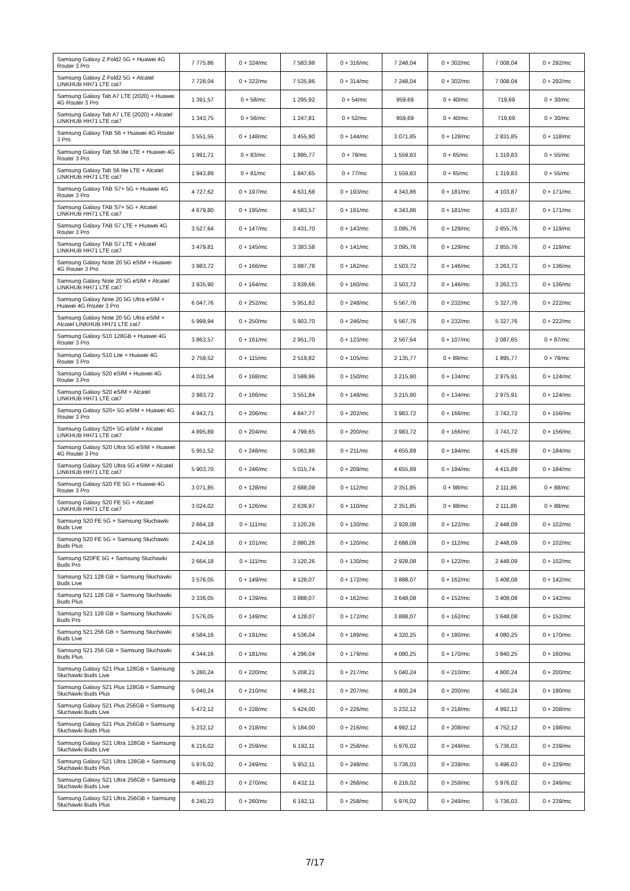| Samsung Galaxy Z Fold2 5G + Huawei 4G Router 3 Pro | 7 775,86 | 0 + 324/mc | 7 583,98 | 0 + 316/mc | 7 248,04 | 0 + 302/mc | 7 008,04 | 0 + 292/mc |
| Samsung Galaxy Z Fold2 5G + Alcatel LINKHUB HH71 LTE cat7 | 7 728,04 | 0 + 322/mc | 7 535,86 | 0 + 314/mc | 7 248,04 | 0 + 302/mc | 7 008,04 | 0 + 292/mc |
| Samsung Galaxy Tab A7 LTE (2020) + Huawei 4G Router 3 Pro | 1 391,57 | 0 + 58/mc | 1 295,92 | 0 + 54/mc | 959,69 | 0 + 40/mc | 719,69 | 0 + 30/mc |
| Samsung Galaxy Tab A7 LTE (2020) + Alcatel LINKHUB HH71 LTE cat7 | 1 343,75 | 0 + 56/mc | 1 247,81 | 0 + 52/mc | 959,69 | 0 + 40/mc | 719,69 | 0 + 30/mc |
| Samsung Galaxy TAB S6 + Huawei 4G Router 3 Pro | 3 551,55 | 0 + 148/mc | 3 455,90 | 0 + 144/mc | 3 071,85 | 0 + 128/mc | 2 831,85 | 0 + 118/mc |
| Samsung Galaxy Tab S6 lite LTE + Huawei 4G Router 3 Pro | 1 991,71 | 0 + 83/mc | 1 895,77 | 0 + 79/mc | 1 559,83 | 0 + 65/mc | 1 319,83 | 0 + 55/mc |
| Samsung Galaxy Tab S6 lite LTE + Alcatel LINKHUB HH71 LTE cat7 | 1 943,89 | 0 + 81/mc | 1 847,65 | 0 + 77/mc | 1 559,83 | 0 + 65/mc | 1 319,83 | 0 + 55/mc |
| Samsung Galaxy TAB S7+ 5G + Huawei 4G Router 3 Pro | 4 727,62 | 0 + 197/mc | 4 631,68 | 0 + 193/mc | 4 343,86 | 0 + 181/mc | 4 103,87 | 0 + 171/mc |
| Samsung Galaxy TAB S7+ 5G + Alcatel LINKHUB HH71 LTE cat7 | 4 679,80 | 0 + 195/mc | 4 583,57 | 0 + 191/mc | 4 343,86 | 0 + 181/mc | 4 103,87 | 0 + 171/mc |
| Samsung Galaxy TAB S7 LTE + Huawei 4G Router 3 Pro | 3 527,64 | 0 + 147/mc | 3 431,70 | 0 + 143/mc | 3 095,76 | 0 + 129/mc | 2 855,76 | 0 + 119/mc |
| Samsung Galaxy TAB S7 LTE + Alcatel LINKHUB HH71 LTE cat7 | 3 479,81 | 0 + 145/mc | 3 383,58 | 0 + 141/mc | 3 095,76 | 0 + 129/mc | 2 855,76 | 0 + 119/mc |
| Samsung Galaxy Note 20 5G eSIM + Huawei 4G Router 3 Pro | 3 983,72 | 0 + 166/mc | 3 887,78 | 0 + 162/mc | 3 503,72 | 0 + 146/mc | 3 263,73 | 0 + 136/mc |
| Samsung Galaxy Note 20 5G eSIM + Alcatel LINKHUB HH71 LTE cat7 | 3 935,90 | 0 + 164/mc | 3 839,66 | 0 + 160/mc | 3 503,72 | 0 + 146/mc | 3 263,73 | 0 + 136/mc |
| Samsung Galaxy Note 20 5G Ultra eSIM + Huawei 4G Router 3 Pro | 6 047,76 | 0 + 252/mc | 5 951,82 | 0 + 248/mc | 5 567,76 | 0 + 232/mc | 5 327,76 | 0 + 222/mc |
| Samsung Galaxy Note 20 5G Ultra eSIM + Alcatel LINKHUB HH71 LTE cat7 | 5 999,94 | 0 + 250/mc | 5 903,70 | 0 + 246/mc | 5 567,76 | 0 + 232/mc | 5 327,76 | 0 + 222/mc |
| Samsung Galaxy S10 128GB + Huawei 4G Router 3 Pro | 3 863,57 | 0 + 161/mc | 2 951,70 | 0 + 123/mc | 2 567,64 | 0 + 107/mc | 2 087,65 | 0 + 87/mc |
| Samsung Galaxy S10 Lite + Huawei 4G Router 3 Pro | 2 759,52 | 0 + 115/mc | 2 519,82 | 0 + 105/mc | 2 135,77 | 0 + 89/mc | 1 895,77 | 0 + 79/mc |
| Samsung Galaxy S20 eSIM + Huawei 4G Router 3 Pro | 4 031,54 | 0 + 168/mc | 3 599,96 | 0 + 150/mc | 3 215,90 | 0 + 134/mc | 2 975,91 | 0 + 124/mc |
| Samsung Galaxy S20 eSIM + Alcatel LINKHUB HH71 LTE cat7 | 3 983,72 | 0 + 166/mc | 3 551,84 | 0 + 148/mc | 3 215,90 | 0 + 134/mc | 2 975,91 | 0 + 124/mc |
| Samsung Galaxy S20+ 5G eSIM + Huawei 4G Router 3 Pro | 4 943,71 | 0 + 206/mc | 4 847,77 | 0 + 202/mc | 3 983,72 | 0 + 166/mc | 3 743,72 | 0 + 156/mc |
| Samsung Galaxy S20+ 5G eSIM + Alcatel LINKHUB HH71 LTE cat7 | 4 895,89 | 0 + 204/mc | 4 799,65 | 0 + 200/mc | 3 983,72 | 0 + 166/mc | 3 743,72 | 0 + 156/mc |
| Samsung Galaxy S20 Ultra 5G eSIM + Huawei 4G Router 3 Pro | 5 951,52 | 0 + 248/mc | 5 063,86 | 0 + 211/mc | 4 655,89 | 0 + 194/mc | 4 415,89 | 0 + 184/mc |
| Samsung Galaxy S20 Ultra 5G eSIM + Alcatel LINKHUB HH71 LTE cat7 | 5 903,70 | 0 + 246/mc | 5 015,74 | 0 + 209/mc | 4 655,89 | 0 + 194/mc | 4 415,89 | 0 + 184/mc |
| Samsung Galaxy S20 FE 5G + Huawei 4G Router 3 Pro | 3 071,85 | 0 + 128/mc | 2 688,09 | 0 + 112/mc | 2 351,85 | 0 + 98/mc | 2 111,86 | 0 + 88/mc |
| Samsung Galaxy S20 FE 5G + Alcatel LINKHUB HH71 LTE cat7 | 3 024,02 | 0 + 126/mc | 2 639,97 | 0 + 110/mc | 2 351,85 | 0 + 98/mc | 2 111,86 | 0 + 88/mc |
| Samsung S20 FE 5G + Samsung Słuchawki Buds Live | 2 664,18 | 0 + 111/mc | 3 120,26 | 0 + 130/mc | 2 928,08 | 0 + 122/mc | 2 448,09 | 0 + 102/mc |
| Samsung S20 FE 5G + Samsung Słuchawki Buds Plus | 2 424,18 | 0 + 101/mc | 2 880,26 | 0 + 120/mc | 2 688,09 | 0 + 112/mc | 2 448,09 | 0 + 102/mc |
| Samsung S20FE 5G + Samsung Słuchawki Buds Pro | 2 664,18 | 0 + 111/mc | 3 120,26 | 0 + 130/mc | 2 928,08 | 0 + 122/mc | 2 448,09 | 0 + 102/mc |
| Samsung S21 128 GB + Samsung Słuchawki Buds Live | 3 576,05 | 0 + 149/mc | 4 128,07 | 0 + 172/mc | 3 888,07 | 0 + 162/mc | 3 408,08 | 0 + 142/mc |
| Samsung S21 128 GB + Samsung Słuchawki Buds Plus | 3 336,05 | 0 + 139/mc | 3 888,07 | 0 + 162/mc | 3 648,08 | 0 + 152/mc | 3 408,08 | 0 + 142/mc |
| Samsung S21 128 GB + Samsung Słuchawki Buds Pro | 3 576,05 | 0 + 149/mc | 4 128,07 | 0 + 172/mc | 3 888,07 | 0 + 162/mc | 3 648,08 | 0 + 152/mc |
| Samsung S21 256 GB + Samsung Słuchawki Buds Live | 4 584,16 | 0 + 191/mc | 4 536,04 | 0 + 189/mc | 4 320,25 | 0 + 180/mc | 4 080,25 | 0 + 170/mc |
| Samsung S21 256 GB + Samsung Słuchawki Buds Plus | 4 344,16 | 0 + 181/mc | 4 296,04 | 0 + 179/mc | 4 080,25 | 0 + 170/mc | 3 840,25 | 0 + 160/mc |
| Samsung Galaxy S21 Plus 128GB + Samsung Słuchawki Buds Live | 5 280,24 | 0 + 220/mc | 5 208,21 | 0 + 217/mc | 5 040,24 | 0 + 210/mc | 4 800,24 | 0 + 200/mc |
| Samsung Galaxy S21 Plus 128GB + Samsung Słuchawki Buds Plus | 5 040,24 | 0 + 210/mc | 4 968,21 | 0 + 207/mc | 4 800,24 | 0 + 200/mc | 4 560,24 | 0 + 190/mc |
| Samsung Galaxy S21 Plus 256GB + Samsung Słuchawki Buds Live | 5 472,12 | 0 + 228/mc | 5 424,00 | 0 + 226/mc | 5 232,12 | 0 + 218/mc | 4 992,12 | 0 + 208/mc |
| Samsung Galaxy S21 Plus 256GB + Samsung Słuchawki Buds Plus | 5 232,12 | 0 + 218/mc | 5 184,00 | 0 + 216/mc | 4 992,12 | 0 + 208/mc | 4 752,12 | 0 + 198/mc |
| Samsung Galaxy S21 Ultra 128GB + Samsung Słuchawki Buds Live | 6 216,02 | 0 + 259/mc | 6 192,11 | 0 + 258/mc | 5 976,02 | 0 + 249/mc | 5 736,03 | 0 + 239/mc |
| Samsung Galaxy S21 Ultra 128GB + Samsung Słuchawki Buds Plus | 5 976,02 | 0 + 249/mc | 5 952,11 | 0 + 248/mc | 5 736,03 | 0 + 239/mc | 5 496,03 | 0 + 229/mc |
| Samsung Galaxy S21 Ultra 256GB + Samsung Słuchawki Buds Live | 6 480,23 | 0 + 270/mc | 6 432,11 | 0 + 268/mc | 6 216,02 | 0 + 259/mc | 5 976,02 | 0 + 249/mc |
| Samsung Galaxy S21 Ultra 256GB + Samsung Słuchawki Buds Plus | 6 240,23 | 0 + 260/mc | 6 192,11 | 0 + 258/mc | 5 976,02 | 0 + 249/mc | 5 736,03 | 0 + 239/mc |
7/17